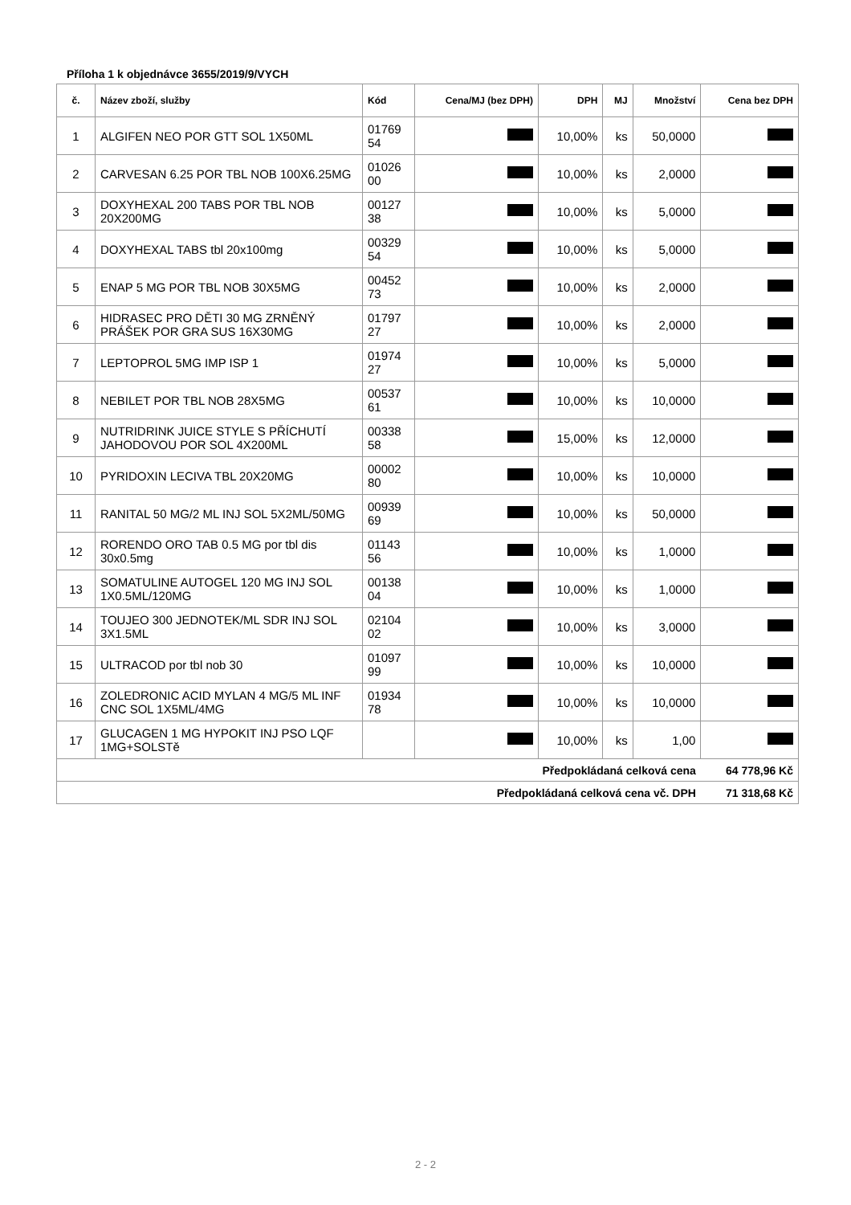Příloha 1 k objednávce 3655/2019/9/VYCH
| č. | Název zboží, služby | Kód | Cena/MJ (bez DPH) | DPH | MJ | Množství | Cena bez DPH |
| --- | --- | --- | --- | --- | --- | --- | --- |
| 1 | ALGIFEN NEO POR GTT SOL 1X50ML | 01769 54 | | 10,00% | ks | 50,0000 | |
| 2 | CARVESAN 6.25 POR TBL NOB 100X6.25MG | 01026 00 | | 10,00% | ks | 2,0000 | |
| 3 | DOXYHEXAL 200 TABS POR TBL NOB 20X200MG | 00127 38 | | 10,00% | ks | 5,0000 | |
| 4 | DOXYHEXAL TABS tbl 20x100mg | 00329 54 | | 10,00% | ks | 5,0000 | |
| 5 | ENAP 5 MG POR TBL NOB 30X5MG | 00452 73 | | 10,00% | ks | 2,0000 | |
| 6 | HIDRASEC PRO DĚTI 30 MG ZRNĚNÝ PRÁŠEK POR GRA SUS 16X30MG | 01797 27 | | 10,00% | ks | 2,0000 | |
| 7 | LEPTOPROL 5MG IMP ISP 1 | 01974 27 | | 10,00% | ks | 5,0000 | |
| 8 | NEBILET POR TBL NOB 28X5MG | 00537 61 | | 10,00% | ks | 10,0000 | |
| 9 | NUTRIDRINK JUICE STYLE S PŘÍCHUTÍ JAHODOVOU POR SOL 4X200ML | 00338 58 | | 15,00% | ks | 12,0000 | |
| 10 | PYRIDOXIN LECIVA TBL 20X20MG | 00002 80 | | 10,00% | ks | 10,0000 | |
| 11 | RANITAL 50 MG/2 ML INJ SOL 5X2ML/50MG | 00939 69 | | 10,00% | ks | 50,0000 | |
| 12 | RORENDO ORO TAB 0.5 MG por tbl dis 30x0.5mg | 01143 56 | | 10,00% | ks | 1,0000 | |
| 13 | SOMATULINE AUTOGEL 120 MG INJ SOL 1X0.5ML/120MG | 00138 04 | | 10,00% | ks | 1,0000 | |
| 14 | TOUJEO 300 JEDNOTEK/ML SDR INJ SOL 3X1.5ML | 02104 02 | | 10,00% | ks | 3,0000 | |
| 15 | ULTRACOD por tbl nob 30 | 01097 99 | | 10,00% | ks | 10,0000 | |
| 16 | ZOLEDRONIC ACID MYLAN 4 MG/5 ML INF CNC SOL 1X5ML/4MG | 01934 78 | | 10,00% | ks | 10,0000 | |
| 17 | GLUCAGEN 1 MG HYPOKIT INJ PSO LQF 1MG+SOLSTě | | | 10,00% | ks | 1,00 | |
| Předpokládaná celková cena | | | | | | | 64 778,96 Kč |
| Předpokládaná celková cena vč. DPH | | | | | | | 71 318,68 Kč |
2 - 2